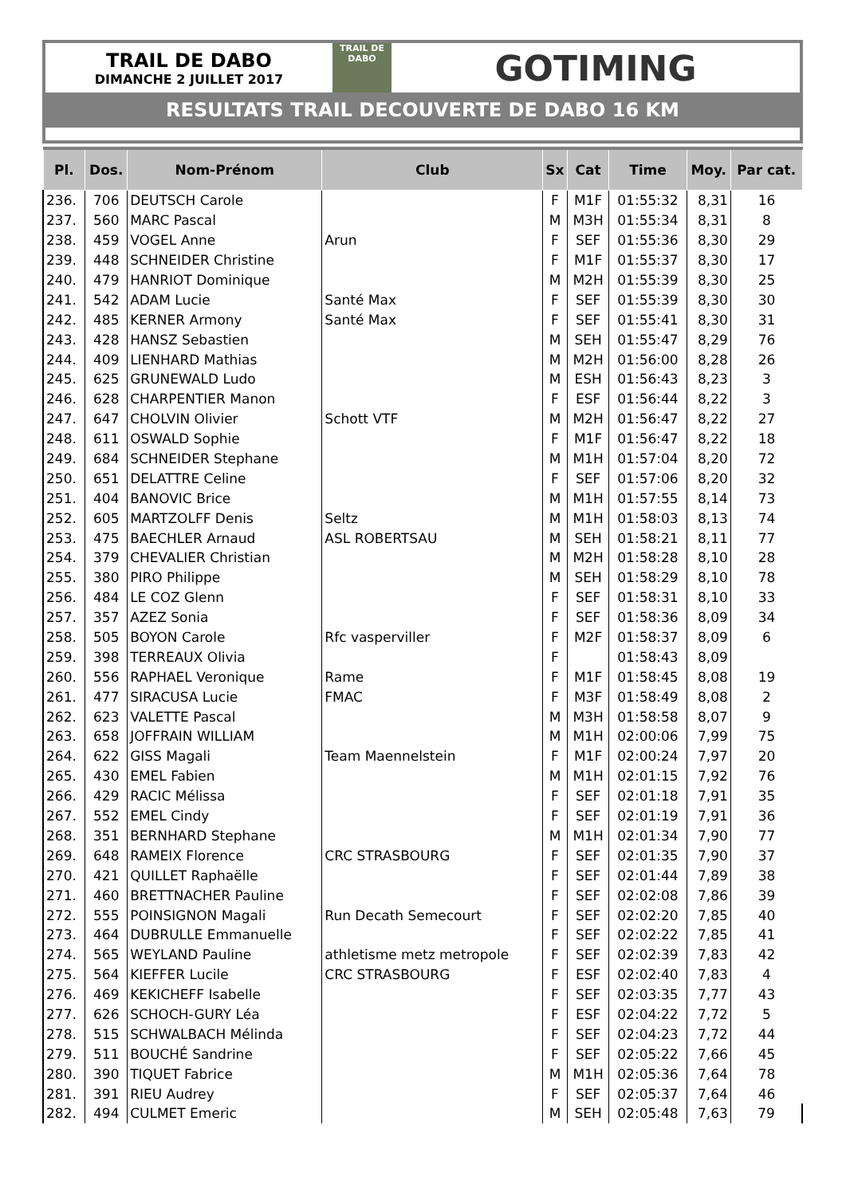TRAIL DE DABO
DIMANCHE 2 JUILLET 2017
TRAIL DE
DABO
GOTIMING
RESULTATS TRAIL DECOUVERTE DE DABO 16 KM
| Pl. | Dos. | Nom-Prénom | Club | Sx | Cat | Time | Moy. | Par cat. |
| --- | --- | --- | --- | --- | --- | --- | --- | --- |
| 236. | 706 | DEUTSCH Carole | | F | M1F | 01:55:32 | 8,31 | 16 |
| 237. | 560 | MARC Pascal | | M | M3H | 01:55:34 | 8,31 | 8 |
| 238. | 459 | VOGEL Anne | Arun | F | SEF | 01:55:36 | 8,30 | 29 |
| 239. | 448 | SCHNEIDER Christine | | F | M1F | 01:55:37 | 8,30 | 17 |
| 240. | 479 | HANRIOT Dominique | | M | M2H | 01:55:39 | 8,30 | 25 |
| 241. | 542 | ADAM Lucie | Santé Max | F | SEF | 01:55:39 | 8,30 | 30 |
| 242. | 485 | KERNER Armony | Santé Max | F | SEF | 01:55:41 | 8,30 | 31 |
| 243. | 428 | HANSZ Sebastien | | M | SEH | 01:55:47 | 8,29 | 76 |
| 244. | 409 | LIENHARD Mathias | | M | M2H | 01:56:00 | 8,28 | 26 |
| 245. | 625 | GRUNEWALD Ludo | | M | ESH | 01:56:43 | 8,23 | 3 |
| 246. | 628 | CHARPENTIER Manon | | F | ESF | 01:56:44 | 8,22 | 3 |
| 247. | 647 | CHOLVIN Olivier | Schott VTF | M | M2H | 01:56:47 | 8,22 | 27 |
| 248. | 611 | OSWALD Sophie | | F | M1F | 01:56:47 | 8,22 | 18 |
| 249. | 684 | SCHNEIDER Stephane | | M | M1H | 01:57:04 | 8,20 | 72 |
| 250. | 651 | DELATTRE Celine | | F | SEF | 01:57:06 | 8,20 | 32 |
| 251. | 404 | BANOVIC Brice | | M | M1H | 01:57:55 | 8,14 | 73 |
| 252. | 605 | MARTZOLFF Denis | Seltz | M | M1H | 01:58:03 | 8,13 | 74 |
| 253. | 475 | BAECHLER Arnaud | ASL ROBERTSAU | M | SEH | 01:58:21 | 8,11 | 77 |
| 254. | 379 | CHEVALIER Christian | | M | M2H | 01:58:28 | 8,10 | 28 |
| 255. | 380 | PIRO Philippe | | M | SEH | 01:58:29 | 8,10 | 78 |
| 256. | 484 | LE COZ Glenn | | F | SEF | 01:58:31 | 8,10 | 33 |
| 257. | 357 | AZEZ Sonia | | F | SEF | 01:58:36 | 8,09 | 34 |
| 258. | 505 | BOYON Carole | Rfc vasperviller | F | M2F | 01:58:37 | 8,09 | 6 |
| 259. | 398 | TERREAUX Olivia | | F | | 01:58:43 | 8,09 | |
| 260. | 556 | RAPHAEL Veronique | Rame | F | M1F | 01:58:45 | 8,08 | 19 |
| 261. | 477 | SIRACUSA Lucie | FMAC | F | M3F | 01:58:49 | 8,08 | 2 |
| 262. | 623 | VALETTE Pascal | | M | M3H | 01:58:58 | 8,07 | 9 |
| 263. | 658 | JOFFRAIN WILLIAM | | M | M1H | 02:00:06 | 7,99 | 75 |
| 264. | 622 | GISS Magali | Team Maennelstein | F | M1F | 02:00:24 | 7,97 | 20 |
| 265. | 430 | EMEL Fabien | | M | M1H | 02:01:15 | 7,92 | 76 |
| 266. | 429 | RACIC Mélissa | | F | SEF | 02:01:18 | 7,91 | 35 |
| 267. | 552 | EMEL Cindy | | F | SEF | 02:01:19 | 7,91 | 36 |
| 268. | 351 | BERNHARD Stephane | | M | M1H | 02:01:34 | 7,90 | 77 |
| 269. | 648 | RAMEIX Florence | CRC STRASBOURG | F | SEF | 02:01:35 | 7,90 | 37 |
| 270. | 421 | QUILLET Raphaëlle | | F | SEF | 02:01:44 | 7,89 | 38 |
| 271. | 460 | BRETTNACHER Pauline | | F | SEF | 02:02:08 | 7,86 | 39 |
| 272. | 555 | POINSIGNON Magali | Run Decath Semecourt | F | SEF | 02:02:20 | 7,85 | 40 |
| 273. | 464 | DUBRULLE Emmanuelle | | F | SEF | 02:02:22 | 7,85 | 41 |
| 274. | 565 | WEYLAND Pauline | athletisme metz metropole | F | SEF | 02:02:39 | 7,83 | 42 |
| 275. | 564 | KIEFFER Lucile | CRC STRASBOURG | F | ESF | 02:02:40 | 7,83 | 4 |
| 276. | 469 | KEKICHEFF Isabelle | | F | SEF | 02:03:35 | 7,77 | 43 |
| 277. | 626 | SCHOCH-GURY Léa | | F | ESF | 02:04:22 | 7,72 | 5 |
| 278. | 515 | SCHWALBACH Mélinda | | F | SEF | 02:04:23 | 7,72 | 44 |
| 279. | 511 | BOUCHÉ Sandrine | | F | SEF | 02:05:22 | 7,66 | 45 |
| 280. | 390 | TIQUET Fabrice | | M | M1H | 02:05:36 | 7,64 | 78 |
| 281. | 391 | RIEU Audrey | | F | SEF | 02:05:37 | 7,64 | 46 |
| 282. | 494 | CULMET Emeric | | M | SEH | 02:05:48 | 7,63 | 79 |